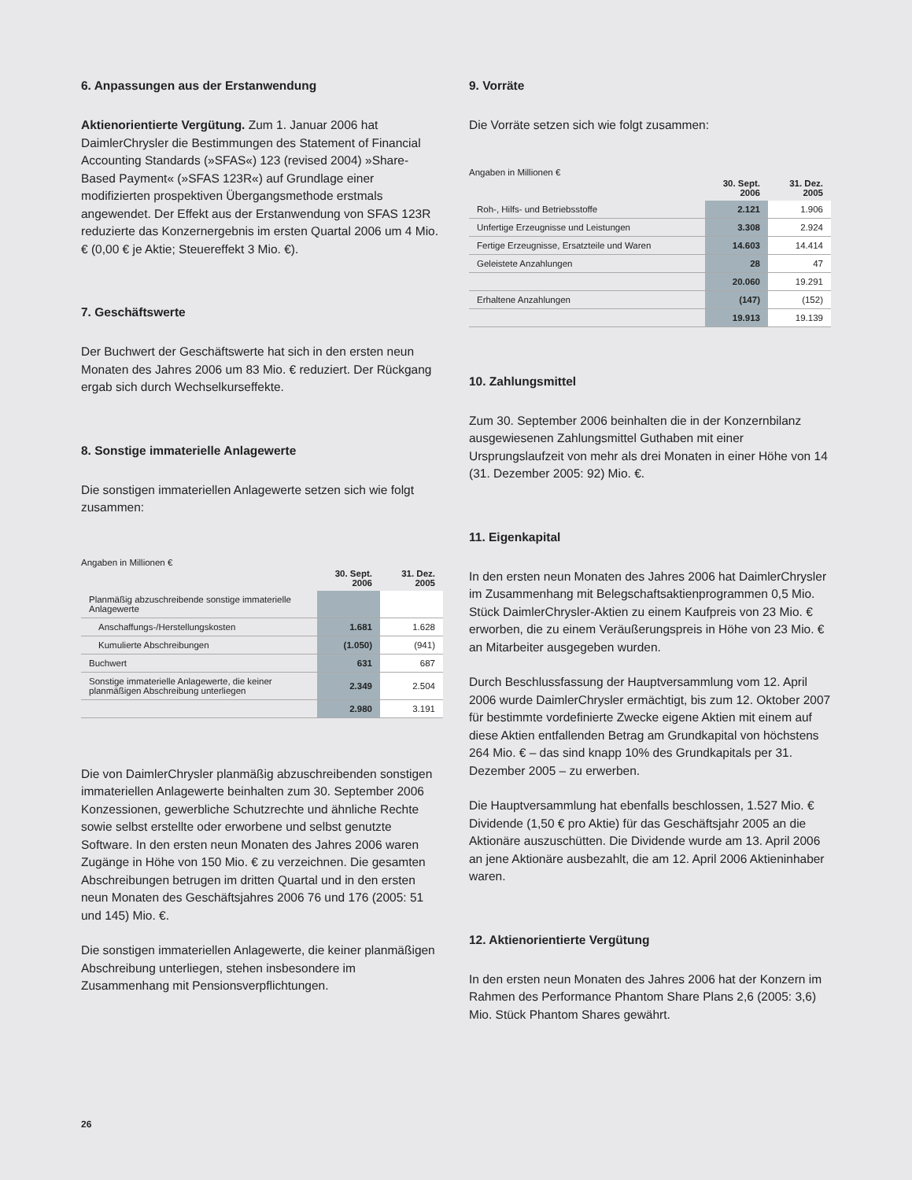6. Anpassungen aus der Erstanwendung
Aktienorientierte Vergütung. Zum 1. Januar 2006 hat DaimlerChrysler die Bestimmungen des Statement of Financial Accounting Standards (»SFAS«) 123 (revised 2004) »Share-Based Payment« (»SFAS 123R«) auf Grundlage einer modifizierten prospektiven Übergangsmethode erstmals angewendet. Der Effekt aus der Erstanwendung von SFAS 123R reduzierte das Konzernergebnis im ersten Quartal 2006 um 4 Mio. € (0,00 € je Aktie; Steuereffekt 3 Mio. €).
7. Geschäftswerte
Der Buchwert der Geschäftswerte hat sich in den ersten neun Monaten des Jahres 2006 um 83 Mio. € reduziert. Der Rückgang ergab sich durch Wechselkurseffekte.
8. Sonstige immaterielle Anlagewerte
Die sonstigen immateriellen Anlagewerte setzen sich wie folgt zusammen:
| Angaben in Millionen € | 30. Sept. 2006 | 31. Dez. 2005 |
| --- | --- | --- |
| Planmäßig abzuschreibende sonstige immaterielle Anlagewerte | | |
| Anschaffungs-/Herstellungskosten | 1.681 | 1.628 |
| Kumulierte Abschreibungen | (1.050) | (941) |
| Buchwert | 631 | 687 |
| Sonstige immaterielle Anlagewerte, die keiner planmäßigen Abschreibung unterliegen | 2.349 | 2.504 |
| | 2.980 | 3.191 |
Die von DaimlerChrysler planmäßig abzuschreibenden sonstigen immateriellen Anlagewerte beinhalten zum 30. September 2006 Konzessionen, gewerbliche Schutzrechte und ähnliche Rechte sowie selbst erstellte oder erworbene und selbst genutzte Software. In den ersten neun Monaten des Jahres 2006 waren Zugänge in Höhe von 150 Mio. € zu verzeichnen. Die gesamten Abschreibungen betrugen im dritten Quartal und in den ersten neun Monaten des Geschäftsjahres 2006 76 und 176 (2005: 51 und 145) Mio. €.
Die sonstigen immateriellen Anlagewerte, die keiner planmäßigen Abschreibung unterliegen, stehen insbesondere im Zusammenhang mit Pensionsverpflichtungen.
9. Vorräte
Die Vorräte setzen sich wie folgt zusammen:
| Angaben in Millionen € | 30. Sept. 2006 | 31. Dez. 2005 |
| --- | --- | --- |
| Roh-, Hilfs- und Betriebsstoffe | 2.121 | 1.906 |
| Unfertige Erzeugnisse und Leistungen | 3.308 | 2.924 |
| Fertige Erzeugnisse, Ersatzteile und Waren | 14.603 | 14.414 |
| Geleistete Anzahlungen | 28 | 47 |
| | 20.060 | 19.291 |
| Erhaltene Anzahlungen | (147) | (152) |
| | 19.913 | 19.139 |
10. Zahlungsmittel
Zum 30. September 2006 beinhalten die in der Konzernbilanz ausgewiesenen Zahlungsmittel Guthaben mit einer Ursprungslaufzeit von mehr als drei Monaten in einer Höhe von 14 (31. Dezember 2005: 92) Mio. €.
11. Eigenkapital
In den ersten neun Monaten des Jahres 2006 hat DaimlerChrysler im Zusammenhang mit Belegschaftsaktienprogrammen 0,5 Mio. Stück DaimlerChrysler-Aktien zu einem Kaufpreis von 23 Mio. € erworben, die zu einem Veräußerungspreis in Höhe von 23 Mio. € an Mitarbeiter ausgegeben wurden.
Durch Beschlussfassung der Hauptversammlung vom 12. April 2006 wurde DaimlerChrysler ermächtigt, bis zum 12. Oktober 2007 für bestimmte vordefinierte Zwecke eigene Aktien mit einem auf diese Aktien entfallenden Betrag am Grundkapital von höchstens 264 Mio. € – das sind knapp 10% des Grundkapitals per 31. Dezember 2005 – zu erwerben.
Die Hauptversammlung hat ebenfalls beschlossen, 1.527 Mio. € Dividende (1,50 € pro Aktie) für das Geschäftsjahr 2005 an die Aktionäre auszuschütten. Die Dividende wurde am 13. April 2006 an jene Aktionäre ausbezahlt, die am 12. April 2006 Aktieninhaber waren.
12. Aktienorientierte Vergütung
In den ersten neun Monaten des Jahres 2006 hat der Konzern im Rahmen des Performance Phantom Share Plans 2,6 (2005: 3,6) Mio. Stück Phantom Shares gewährt.
26